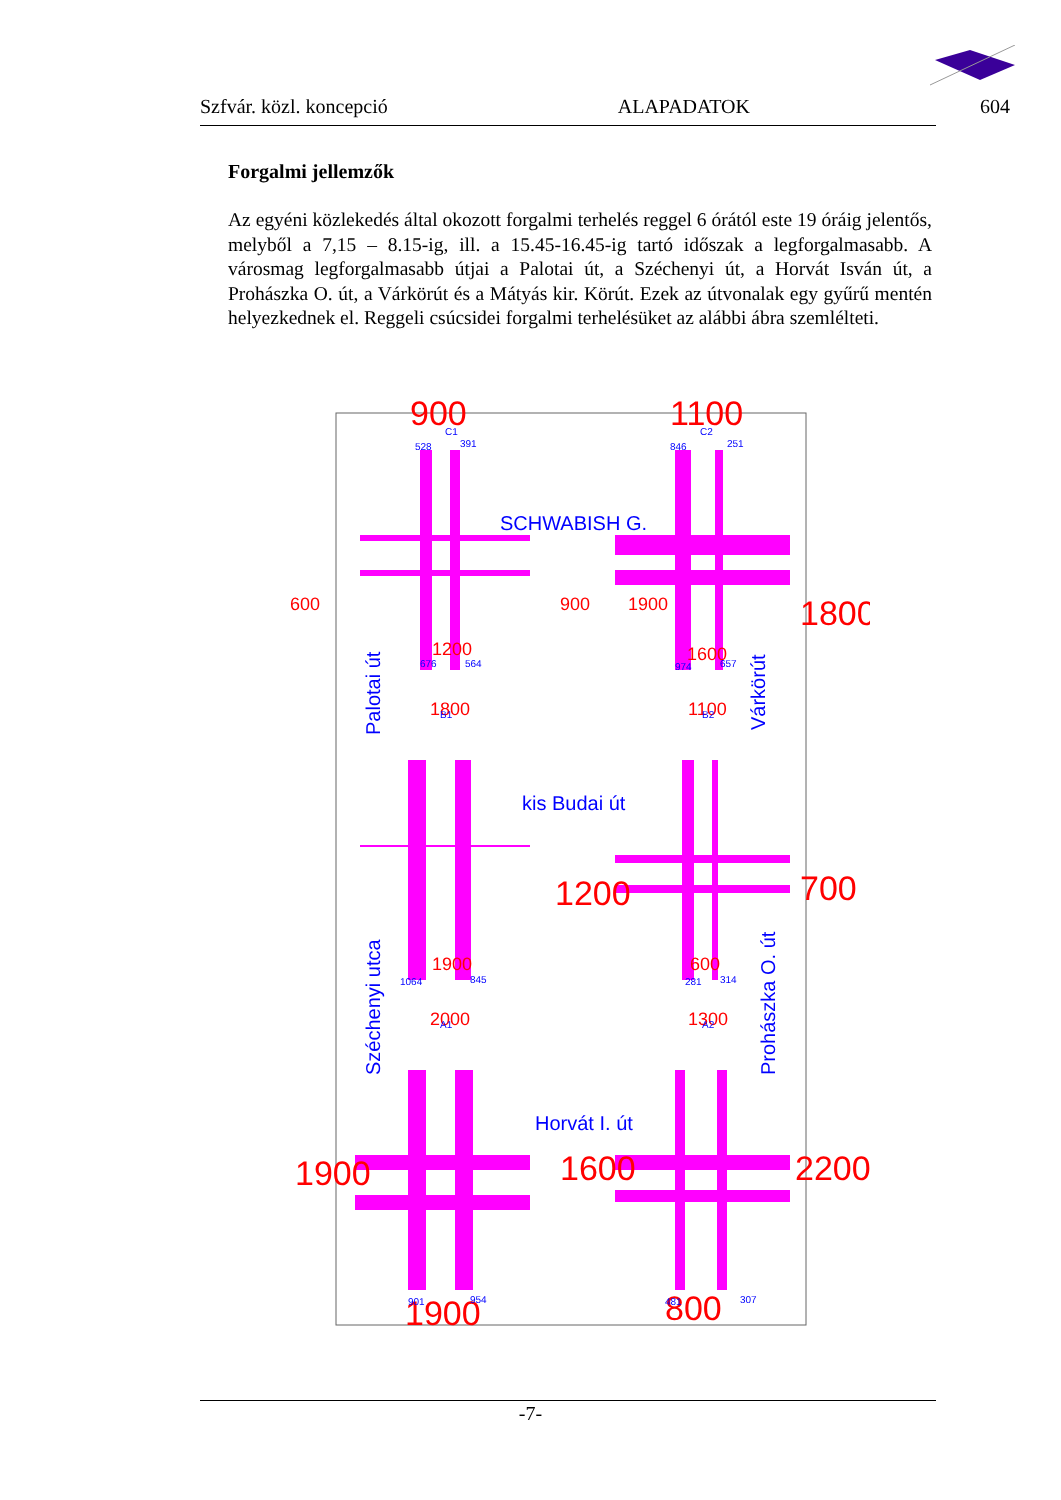Szfvár. közl. koncepció ALAPADATOK 604
Forgalmi jellemzők
Az egyéni közlekedés által okozott forgalmi terhelés reggel 6 órától este 19 óráig jelentős, melyből a 7,15 – 8.15-ig, ill. a 15.45-16.45-ig tartó időszak a legforgalmasabb. A városmag legforgalmasabb útjai a Palotai út, a Széchenyi út, a Horvát Isván út, a Prohászka O. út, a Várkörút és a Mátyás kir. Körút. Ezek az útvonalak egy gyűrű mentén helyezkednek el. Reggeli csúcsidei forgalmi terhelésüket az alábbi ábra szemlélteti.
900
1100
1800
1200
700
1900
1600
2200
1900
800
600
900
1900
1200
1600
1800
1100
1900
600
2000
1300
SCHWABISH G.
kis Budai út
Horvát I. út
Palotai út
Széchenyi utca
Várkörút
Prohászka O. út
C1
528
391
C2
846
251
B1
B2
A1
A2
676
564
974
657
1064
845
281
314
901
954
481
307
-7-